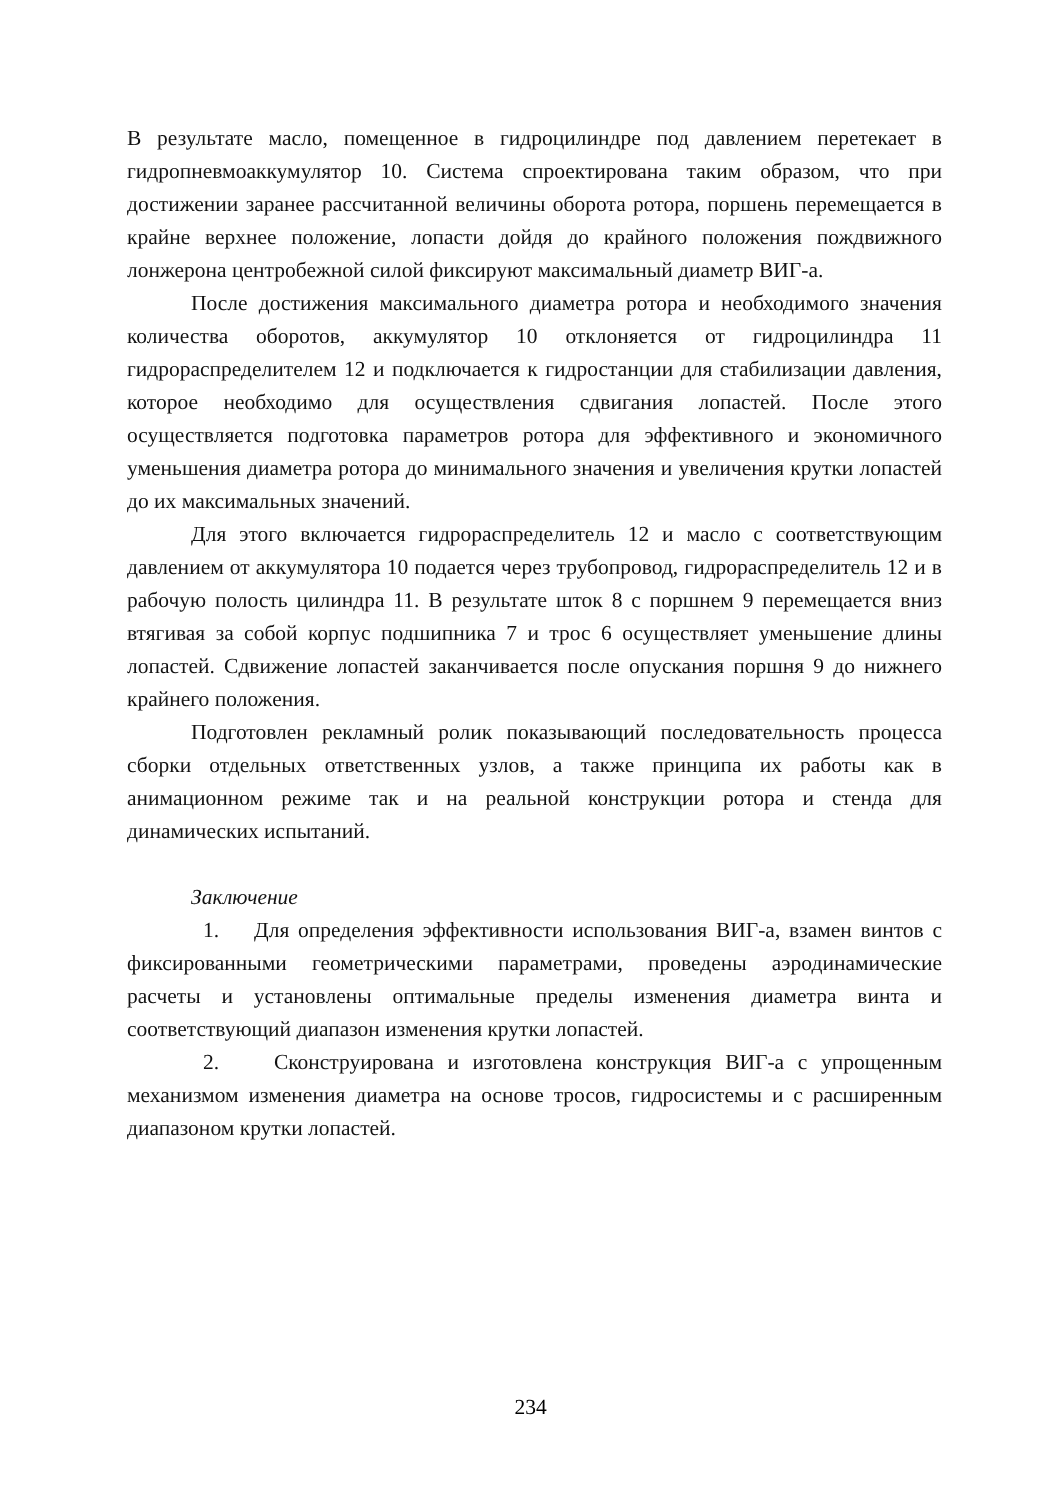В результате масло, помещенное в гидроцилиндре под давлением перетекает в гидропневмоаккумулятор 10. Система спроектирована таким образом, что при достижении заранее рассчитанной величины оборота ротора, поршень перемещается в крайне верхнее положение, лопасти дойдя до крайного положения пождвижного лонжерона центробежной силой фиксируют максимальный диаметр ВИГ-а.
После достижения максимального диаметра ротора и необходимого значения количества оборотов, аккумулятор 10 отклоняется от гидроцилиндра 11 гидрораспределителем 12 и подключается к гидростанции для стабилизации давления, которое необходимо для осуществления сдвигания лопастей. После этого осуществляется подготовка параметров ротора для эффективного и экономичного уменьшения диаметра ротора до минимального значения и увеличения крутки лопастей до их максимальных значений.
Для этого включается гидрораспределитель 12 и масло с соответствующим давлением от аккумулятора 10 подается через трубопровод, гидрораспределитель 12 и в рабочую полость цилиндра 11. В результате шток 8 с поршнем 9 перемещается вниз втягивая за собой корпус подшипника 7 и трос 6 осуществляет уменьшение длины лопастей. Сдвижение лопастей заканчивается после опускания поршня 9 до нижнего крайнего положения.
Подготовлен рекламный ролик показывающий последовательность процесса сборки отдельных ответственных узлов, а также принципа их работы как в анимационном режиме так и на реальной конструкции ротора и стенда для динамических испытаний.
Заключение
1. Для определения эффективности использования ВИГ-а, взамен винтов с фиксированными геометрическими параметрами, проведены аэродинамические расчеты и установлены оптимальные пределы изменения диаметра винта и соответствующий диапазон изменения крутки лопастей.
2. Сконструирована и изготовлена конструкция ВИГ-а с упрощенным механизмом изменения диаметра на основе тросов, гидросистемы и с расширенным диапазоном крутки лопастей.
234